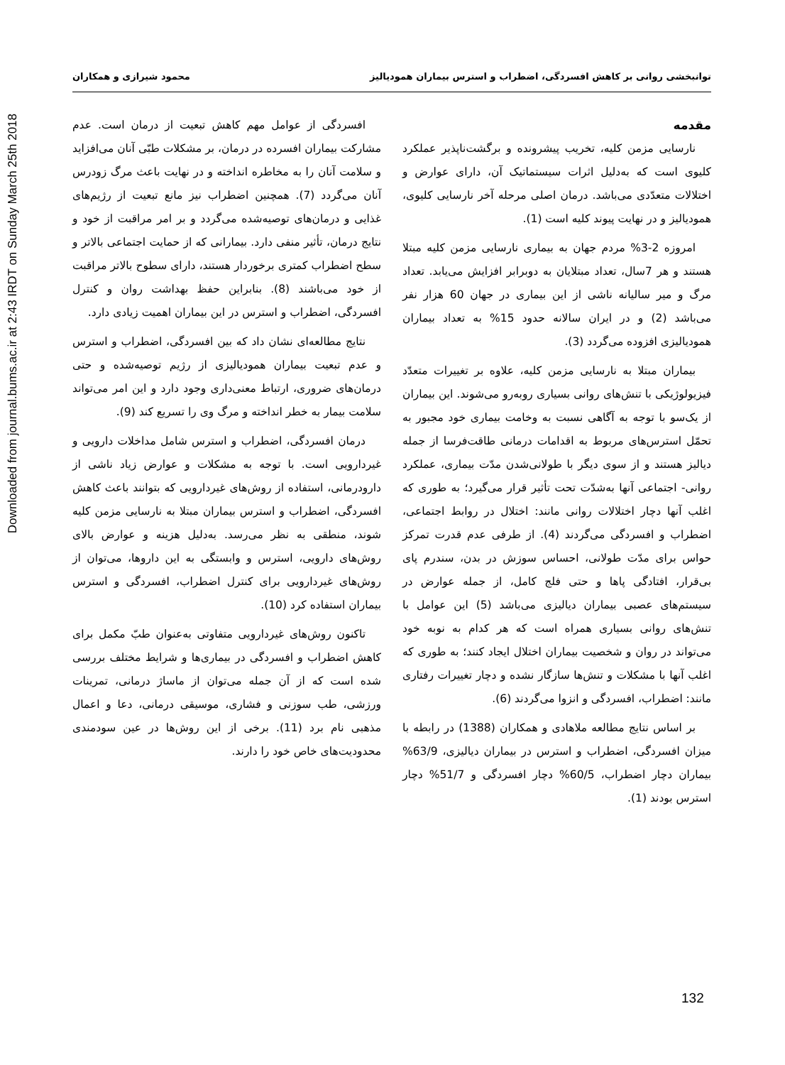Downloaded from journal.bums.ac.ir at 2:43 IRDT on Sunday March 25th 2018
توانبخشی روانی بر کاهش افسردگی، اضطراب و استرس بیماران همودیالیز محمود شیرازی و همکاران
مقدمه
نارسایی مزمن کلیه، تخریب پیشرونده و برگشت‌ناپذیر عملکرد کلیوی است که به‌دلیل اثرات سیستماتیک آن، دارای عوارض و اختلالات متعدّدی می‌باشد. درمان اصلی مرحله آخر نارسایی کلیوی، همودیالیز و در نهایت پیوند کلیه است (1).
امروزه 2-3% مردم جهان به بیماری نارسایی مزمن کلیه مبتلا هستند و هر 7سال، تعداد مبتلایان به دوبرابر افزایش می‌یابد. تعداد مرگ و میر سالیانه ناشی از این بیماری در جهان 60 هزار نفر می‌باشد (2) و در ایران سالانه حدود 15% به تعداد بیماران همودیالیزی افزوده می‌گردد (3).
بیماران مبتلا به نارسایی مزمن کلیه، علاوه بر تغییرات متعدّد فیزیولوژیکی با تنش‌های روانی بسیاری روبه‌رو می‌شوند. این بیماران از یک‌سو با توجه به آگاهی نسبت به وخامت بیماری خود مجبور به تحمّل استرس‌های مربوط به اقدامات درمانی طاقت‌فرسا از جمله دیالیز هستند و از سوی دیگر با طولانی‌شدن مدّت بیماری، عملکرد روانی- اجتماعی آنها به‌شدّت تحت تأثیر قرار می‌گیرد؛ به طوری که اغلب آنها دچار اختلالات روانی مانند: اختلال در روابط اجتماعی، اضطراب و افسردگی می‌گردند (4). از طرفی عدم قدرت تمرکز حواس برای مدّت طولانی، احساس سوزش در بدن، سندرم پای بی‌قرار، افتادگی پاها و حتی فلج کامل، از جمله عوارض در سیستم‌های عصبی بیماران دیالیزی می‌باشد (5) این عوامل با تنش‌های روانی بسیاری همراه است که هر کدام به نوبه خود می‌تواند در روان و شخصیت بیماران اختلال ایجاد کنند؛ به طوری که اغلب آنها با مشکلات و تنش‌ها سازگار نشده و دچار تغییرات رفتاری مانند: اضطراب، افسردگی و انزوا می‌گردند (6).
بر اساس نتایج مطالعه ملاهادی و همکاران (1388) در رابطه با میزان افسردگی، اضطراب و استرس در بیماران دیالیزی، 63/9% بیماران دچار اضطراب، 60/5% دچار افسردگی و 51/7% دچار استرس بودند (1).
افسردگی از عوامل مهم کاهش تبعیت از درمان است. عدم مشارکت بیماران افسرده در درمان، بر مشکلات طبّی آنان می‌افزاید و سلامت آنان را به مخاطره انداخته و در نهایت باعث مرگ زودرس آنان می‌گردد (7). همچنین اضطراب نیز مانع تبعیت از رژیم‌های غذایی و درمان‌های توصیه‌شده می‌گردد و بر امر مراقبت از خود و نتایج درمان، تأثیر منفی دارد. بیمارانی که از حمایت اجتماعی بالاتر و سطح اضطراب کمتری برخوردار هستند، دارای سطوح بالاتر مراقبت از خود می‌باشند (8). بنابراین حفظ بهداشت روان و کنترل افسردگی، اضطراب و استرس در این بیماران اهمیت زیادی دارد.
نتایج مطالعه‌ای نشان داد که بین افسردگی، اضطراب و استرس و عدم تبعیت بیماران همودیالیزی از رژیم توصیه‌شده و حتی درمان‌های ضروری، ارتباط معنی‌داری وجود دارد و این امر می‌تواند سلامت بیمار به خطر انداخته و مرگ وی را تسریع کند (9).
درمان افسردگی، اضطراب و استرس شامل مداخلات دارویی و غیردارویی است. با توجه به مشکلات و عوارض زیاد ناشی از دارودرمانی، استفاده از روش‌های غیردارویی که بتوانند باعث کاهش افسردگی، اضطراب و استرس بیماران مبتلا به نارسایی مزمن کلیه شوند، منطقی به نظر می‌رسد. به‌دلیل هزینه و عوارض بالای روش‌های دارویی، استرس و وابستگی به این داروها، می‌توان از روش‌های غیردارویی برای کنترل اضطراب، افسردگی و استرس بیماران استفاده کرد (10).
تاکنون روش‌های غیردارویی متفاوتی به‌عنوان طبّ مکمل برای کاهش اضطراب و افسردگی در بیماری‌ها و شرایط مختلف بررسی شده است که از آن جمله می‌توان از ماساژ درمانی، تمرینات ورزشی، طب سوزنی و فشاری، موسیقی درمانی، دعا و اعمال مذهبی نام برد (11). برخی از این روش‌ها در عین سودمندی محدودیت‌های خاص خود را دارند.
132